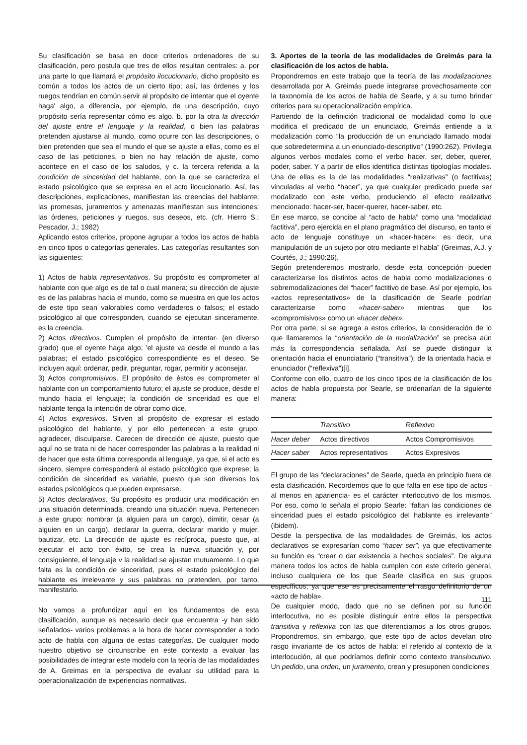Su clasificación se basa en doce criterios ordenadores de su clasificación, pero postula que tres de ellos resultan centrales: a. por una parte lo que llamará el propósito ilocucionario, dicho propósito es común a todos los actos de un cierto tipo; así, las órdenes y los ruegos tendrían en común servir al propósito de intentar que el oyente haga' algo, a diferencia, por ejemplo, de una descripción, cuyo propósito sería representar cómo es algo. b. por la otra la dirección del ajuste entre el lenguaje y la realidad, o bien las palabras pretenden ajustarse al mundo, como ocurre con las descripciones, o bien pretenden que sea el mundo el que se ajuste a ellas, como es el caso de las peticiones, o bien no hay relación de ajuste, como acontece en el caso de los saludos, y c. la tercera referida a la condición de sinceridad del hablante, con la que se caracteriza el estado psicológico que se expresa en el acto ilocucionario. Así, las descripciones, explicaciones, manifiestan las creencias del hablante; las promesas, juramentos y amenazas manifiestan sus intenciones; las órdenes, peticiones y ruegos, sus deseos, etc. (cfr. Hierro S.; Pescador, J.; 1982)
Aplicando estos criterios, propone agrupar a todos los actos de habla en cinco tipos o categorías generales. Las categorías resultantes son las siguientes:
1) Actos de habla representativos. Su propósito es comprometer al hablante con que algo es de tal o cual manera; su dirección de ajuste es de las palabras hacia el mundo, como se muestra en que los actos de este tipo sean valorables como verdaderos o falsos; el estado psicológico al que corresponden, cuando se ejecutan sinceramente, es la creencia.
2) Actos directivos. Cumplen el propósito de intentar· (en diverso grado) que el oyente haga algo; 'el ajuste va desde el mundo a las palabras; el estado psicológico correspondiente es el deseo. Se incluyen aquí: ordenar, pedir, preguntar, rogar, permitir y aconsejar.
3) Actos compromisivos. El propósito de éstos es comprometer al hablante con un comportamiento futuro; el ajuste se produce, desde el mundo hacia el lenguaje; la condición de sinceridad es que el hablante tenga la intención de obrar como dice.
4) Actos expresivos. Sirven al propósito de expresar el estado psicológico del hablante, y por ello pertenecen a este grupo: agradecer, disculparse. Carecen de dirección de ajuste, puesto que aquí no se trata ni de hacer corresponder las palabras a la realidad ni de hacer que esta última corresponda al lenguaje, ya que, si el acto es sincero, siempre corresponderá al estado psicológico que exprese; la condición de sinceridad es variable, puesto que son diversos los estados psicológicos que pueden expresarse.
5) Actos declarativos. Su propósito es producir una modificación en una situación determinada, creando una situación nueva. Pertenecen a este grupo: nombrar (a alguien para un cargo), dimitir, cesar (a alguien en un cargo), declarar la guerra, declarar marido y mujer, bautizar, etc. La dirección de ajuste es recíproca, puesto que, al ejecutar el acto con éxito, se crea la nueva situación y, por consiguiente, el lenguaje v la realidad se ajustan mutuamente. Lo que falta es la condición de sinceridad, pues el estado psicológico del hablante es irrelevante y sus palabras no pretenden, por tanto, manifestarlo.
No vamos a profundizar aquí en los fundamentos de esta clasificación, aunque es necesario decir que encuentra -y han sido señalados- varios problemas a la hora de hacer corresponder a todo acto de habla con alguna de estas categorías. De cualquier modo nuestro objetivo se circunscribe en este contexto a evaluar las posibilidades de integrar este modelo con la teoría de las modalidades de A. Greimas en la perspectiva de evaluar su utilidad para la operacionalización de experiencias normativas.
3. Aportes de la teoría de las modalidades de Greimás para la clasificación de los actos de habla.
Propondremos en este trabajo que la teoría de las modalizaciones desarrollada por A. Greimás puede integrarse provechosamente con la taxonomía de los actos de habla de Searle, y a su turno brindar criterios para su operacionalización empírica.
Partiendo de la definición tradicional de modalidad como lo que modifica el predicado de un enunciado, Greimás entiende a la modalización como “la producción de un enunciado llamado modal que sobredetermina a un enunciado-descriptivo” (1990:262). Privilegia algunos verbos modales como el verbo hacer, ser, deber, querer, poder, saber. Y a partir de ellos identifica distintas tipologías modales. Una de ellas es la de las modalidades “realizativas” (o factitivas) vinculadas al verbo “hacer”, ya que cualquier predicado puede ser modalizado con este verbo, produciendo el efecto realizativo mencionado: hacer-ser, hacer-querer, hacer-saber, etc.
En ese marco, se concibe al “acto de habla” como una “modalidad factitiva”, pero ejercida en el plano pragmático del discurso, en tanto el acto de lenguaje constituye un «hacer-hacer»: es decir, una manipulación de un sujeto por otro mediante el habla” (Greimas, A.J. y Courtés, J.; 1990:26).
Según pretenderemos mostrarlo, desde esta concepción pueden caracterizarse los distintos actos de habla como modalizaciones o sobremodalizaciones del “hacer” factitivo de base. Así por ejemplo, los «actos representativos» de la clasificación de Searle podrían caracterizarse como «hacer-saber» mientras que los «compromisivos» como un «hacer deber».
Por otra parte, si se agrega a estos criterios, la consideración de lo que llamaremos la “orientación de la modalización” se precisa aún más la correspondencia señalada. Así se puede distinguir la orientación hacia el enunciatario (“transitiva”); de la orientada hacia el enunciador (“reflexiva”)[i].
Conforme con ello, cuatro de los cinco tipos de la clasificación de los actos de habla propuesta por Searle, se ordenarían de la siguiente manera:
| | Transitivo | Reflexivo |
| --- | --- | --- |
| Hacer deber | Actos directivos | Actos Compromisivos |
| Hacer saber | Actos representativos | Actos Expresivos |
El grupo de las “declaraciones” de Searle, queda en principio fuera de esta clasificación. Recordemos que lo que falta en ese tipo de actos -al menos en apariencia- es el carácter interlocutivo de los mismos. Por eso, como lo señala el propio Searle: “faltan las condiciones de sinceridad pues el estado psicológico del hablante es irrelevante” (ibidem).
Desde la perspectiva de las modalidades de Greimás, los actos declarativos se expresarían como “hacer ser”; ya que efectivamente su función es “crear o dar existencia a hechos sociales”. De alguna manera todos los actos de habla cumplen con este criterio general, incluso cualquiera de los que Searle clasifica en sus grupos específicos, ya que ese es precisamente el rasgo definitorio de un «acto de habla».
De cualquier modo, dado que no se definen por su función interlocutiva, no es posible distinguir entre ellos la perspectiva transitiva y reflexiva con las que diferenciamos a los otros grupos. Propondremos, sin embargo, que este tipo de actos develan otro rasgo invariante de los actos de habla: el referido al contexto de la interlocución, al que podríamos definir como contexto translocutivo. Un pedido, una orden, un juramento, crean y presuponen condiciones
111